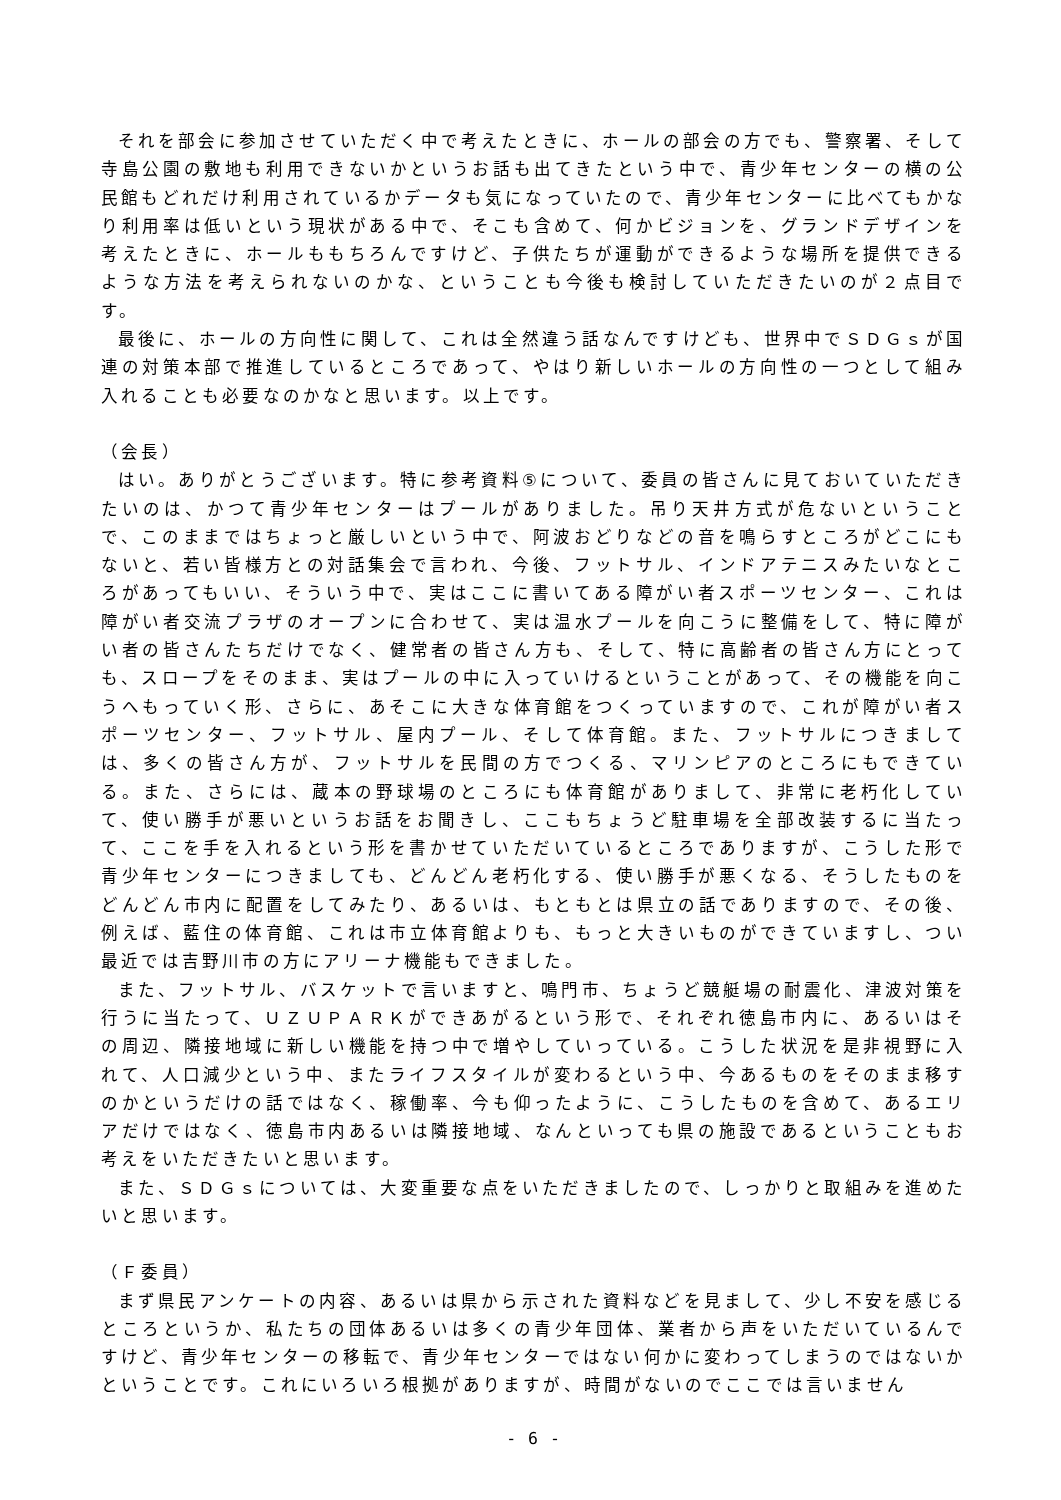それを部会に参加させていただく中で考えたときに、ホールの部会の方でも、警察署、そして寺島公園の敷地も利用できないかというお話も出てきたという中で、青少年センターの横の公民館もどれだけ利用されているかデータも気になっていたので、青少年センターに比べてもかなり利用率は低いという現状がある中で、そこも含めて、何かビジョンを、グランドデザインを考えたときに、ホールももちろんですけど、子供たちが運動ができるような場所を提供できるような方法を考えられないのかな、ということも今後も検討していただきたいのが２点目です。
最後に、ホールの方向性に関して、これは全然違う話なんですけども、世界中でＳＤＧｓが国連の対策本部で推進しているところであって、やはり新しいホールの方向性の一つとして組み入れることも必要なのかなと思います。以上です。
（会長）
はい。ありがとうございます。特に参考資料⑤について、委員の皆さんに見ておいていただきたいのは、かつて青少年センターはプールがありました。吊り天井方式が危ないということで、このままではちょっと厳しいという中で、阿波おどりなどの音を鳴らすところがどこにもないと、若い皆様方との対話集会で言われ、今後、フットサル、インドアテニスみたいなところがあってもいい、そういう中で、実はここに書いてある障がい者スポーツセンター、これは障がい者交流プラザのオープンに合わせて、実は温水プールを向こうに整備をして、特に障がい者の皆さんたちだけでなく、健常者の皆さん方も、そして、特に高齢者の皆さん方にとっても、スロープをそのまま、実はプールの中に入っていけるということがあって、その機能を向こうへもっていく形、さらに、あそこに大きな体育館をつくっていますので、これが障がい者スポーツセンター、フットサル、屋内プール、そして体育館。また、フットサルにつきましては、多くの皆さん方が、フットサルを民間の方でつくる、マリンピアのところにもできている。また、さらには、蔵本の野球場のところにも体育館がありまして、非常に老朽化していて、使い勝手が悪いというお話をお聞きし、ここもちょうど駐車場を全部改装するに当たって、ここを手を入れるという形を書かせていただいているところでありますが、こうした形で青少年センターにつきましても、どんどん老朽化する、使い勝手が悪くなる、そうしたものをどんどん市内に配置をしてみたり、あるいは、もともとは県立の話でありますので、その後、例えば、藍住の体育館、これは市立体育館よりも、もっと大きいものができていますし、つい最近では吉野川市の方にアリーナ機能もできました。
また、フットサル、バスケットで言いますと、鳴門市、ちょうど競艇場の耐震化、津波対策を行うに当たって、ＵＺＵＰＡＲＫができあがるという形で、それぞれ徳島市内に、あるいはその周辺、隣接地域に新しい機能を持つ中で増やしていっている。こうした状況を是非視野に入れて、人口減少という中、またライフスタイルが変わるという中、今あるものをそのまま移すのかというだけの話ではなく、稼働率、今も仰ったように、こうしたものを含めて、あるエリアだけではなく、徳島市内あるいは隣接地域、なんといっても県の施設であるということもお考えをいただきたいと思います。
また、ＳＤＧｓについては、大変重要な点をいただきましたので、しっかりと取組みを進めたいと思います。
（Ｆ委員）
まず県民アンケートの内容、あるいは県から示された資料などを見まして、少し不安を感じるところというか、私たちの団体あるいは多くの青少年団体、業者から声をいただいているんですけど、青少年センターの移転で、青少年センターではない何かに変わってしまうのではないかということです。これにいろいろ根拠がありますが、時間がないのでここでは言いません
- 6 -